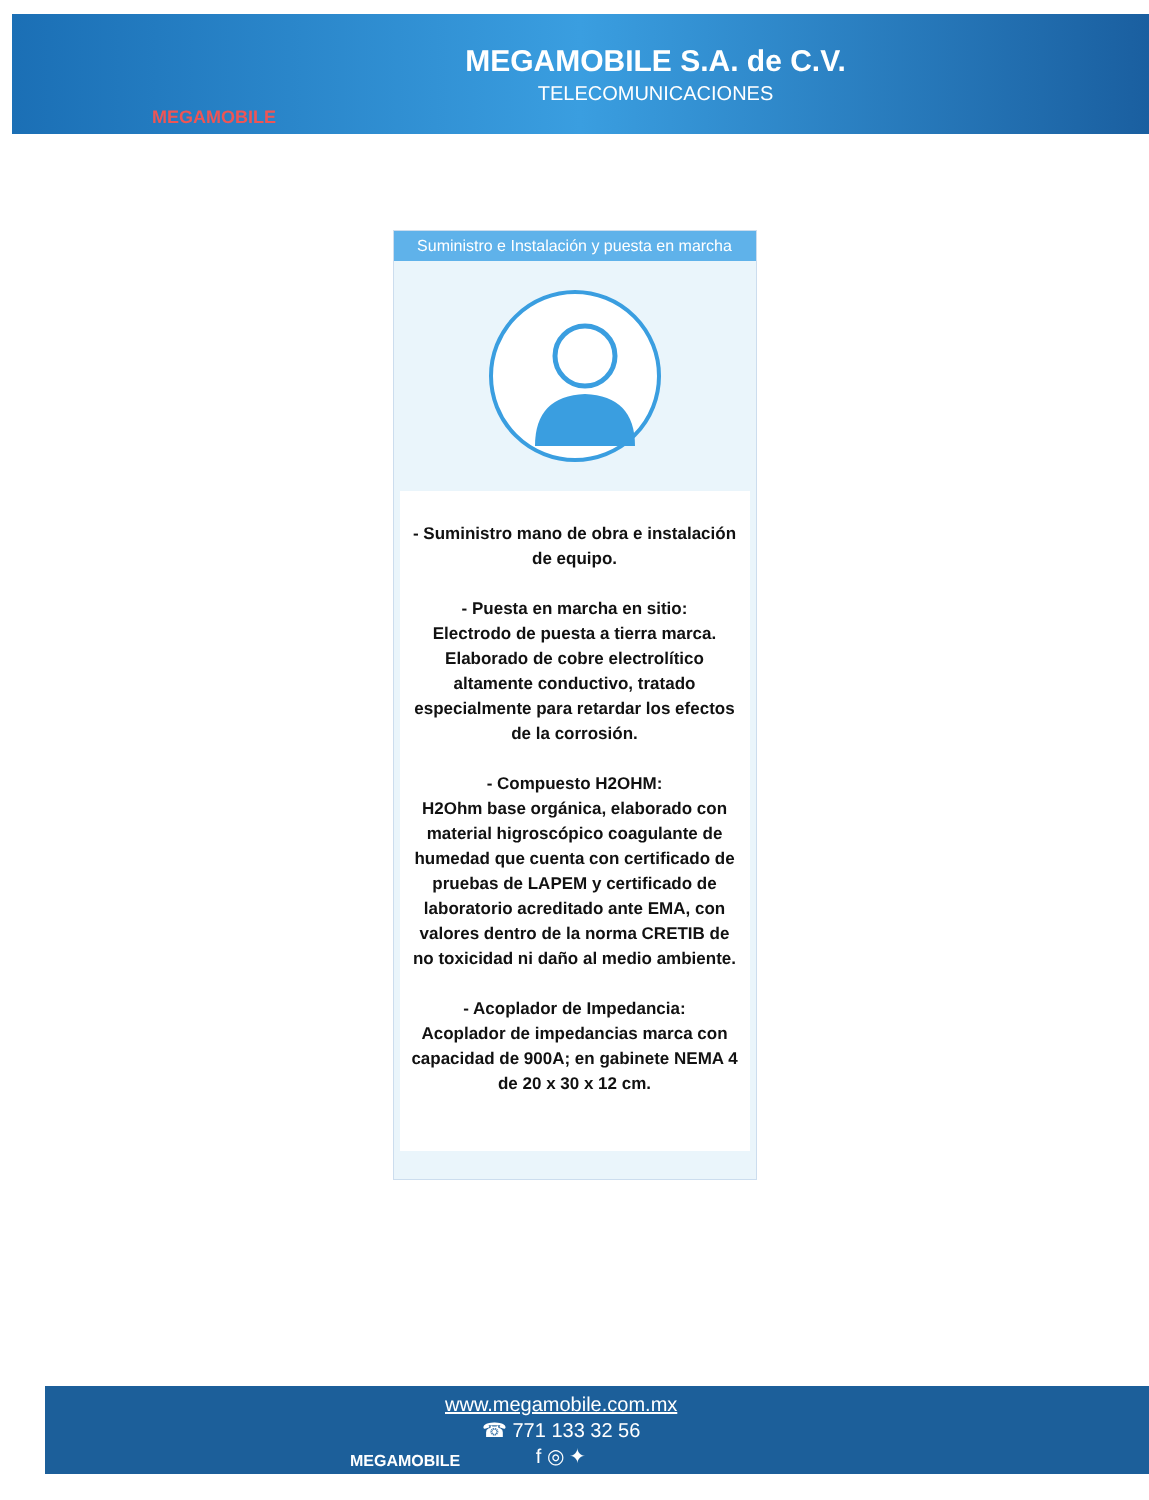MEGAMOBILE
MEGAMOBILE S.A. de C.V.
TELECOMUNICACIONES
Suministro e Instalación y puesta en marcha
- Suministro mano de obra e instalación de equipo.
- Puesta en marcha en sitio:
Electrodo de puesta a tierra marca. Elaborado de cobre electrolítico altamente conductivo, tratado especialmente para retardar los efectos de la corrosión.
- Compuesto H2OHM:
H2Ohm base orgánica, elaborado con material higroscópico coagulante de humedad que cuenta con certificado de pruebas de LAPEM y certificado de laboratorio acreditado ante EMA, con valores dentro de la norma CRETIB de no toxicidad ni daño al medio ambiente.
- Acoplador de Impedancia:
Acoplador de impedancias marca con capacidad de 900A; en gabinete NEMA 4 de 20 x 30 x 12 cm.
MEGAMOBILE
www.megamobile.com.mx
☎ 771 133 32 56
f ◎ ✦